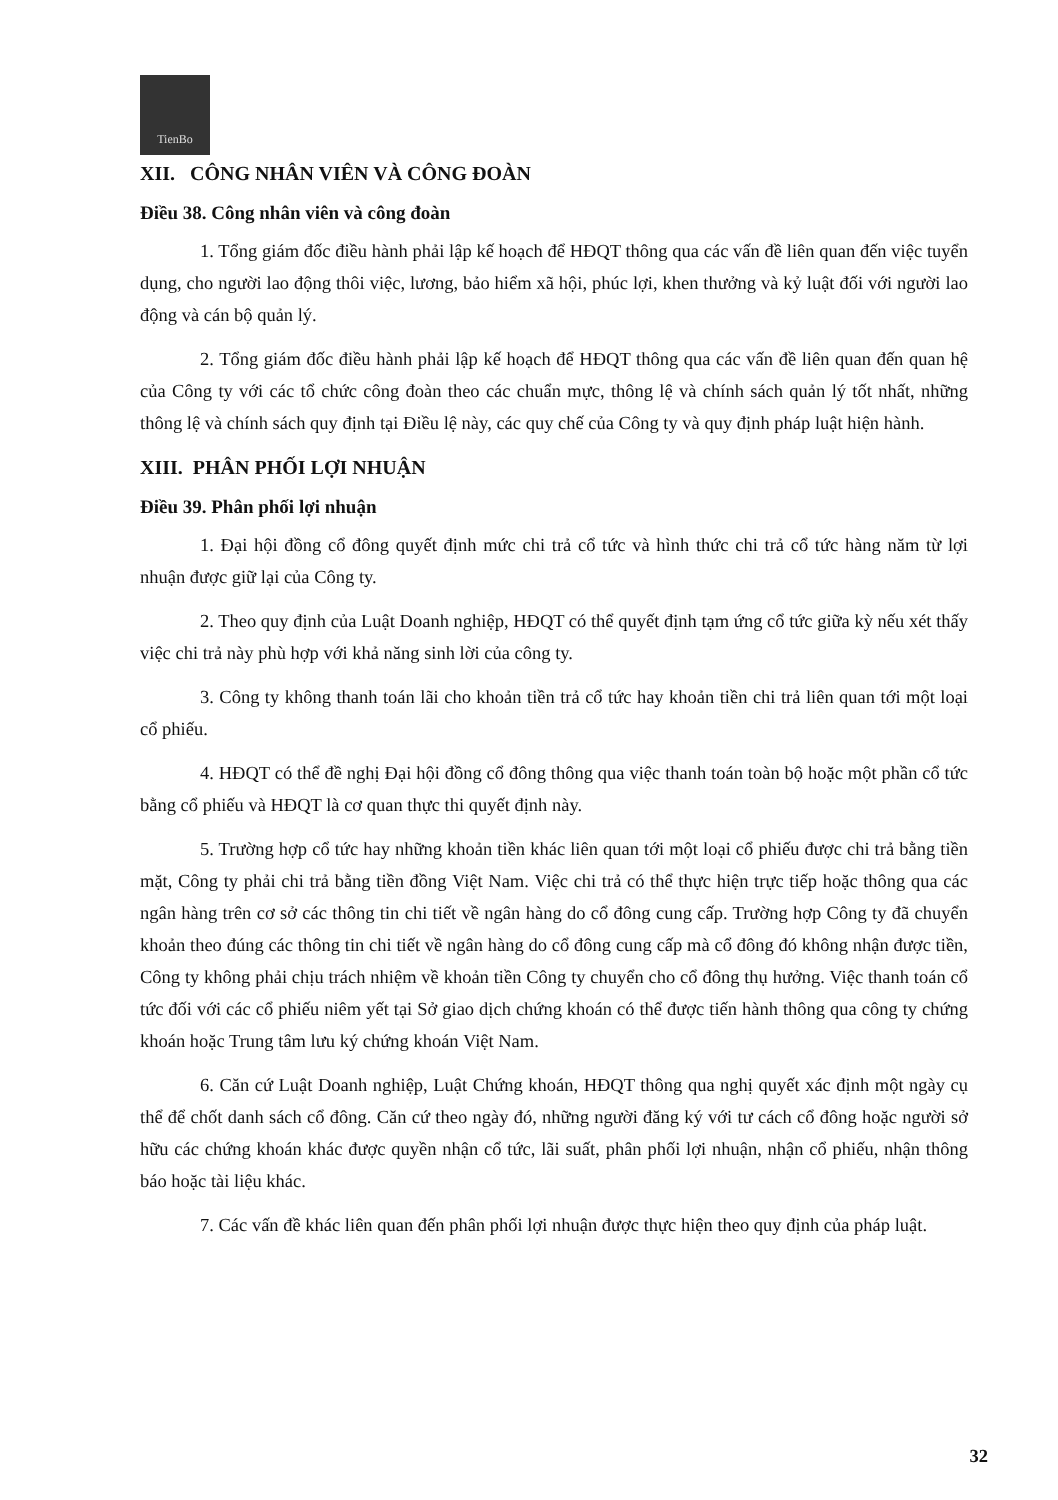TienBo
XII. CÔNG NHÂN VIÊN VÀ CÔNG ĐOÀN
Điều 38. Công nhân viên và công đoàn
1. Tổng giám đốc điều hành phải lập kế hoạch để HĐQT thông qua các vấn đề liên quan đến việc tuyển dụng, cho người lao động thôi việc, lương, bảo hiểm xã hội, phúc lợi, khen thưởng và kỷ luật đối với người lao động và cán bộ quản lý.
2. Tổng giám đốc điều hành phải lập kế hoạch để HĐQT thông qua các vấn đề liên quan đến quan hệ của Công ty với các tổ chức công đoàn theo các chuẩn mực, thông lệ và chính sách quản lý tốt nhất, những thông lệ và chính sách quy định tại Điều lệ này, các quy chế của Công ty và quy định pháp luật hiện hành.
XIII. PHÂN PHỐI LỢI NHUẬN
Điều 39. Phân phối lợi nhuận
1. Đại hội đồng cổ đông quyết định mức chi trả cổ tức và hình thức chi trả cổ tức hàng năm từ lợi nhuận được giữ lại của Công ty.
2. Theo quy định của Luật Doanh nghiệp, HĐQT có thể quyết định tạm ứng cổ tức giữa kỳ nếu xét thấy việc chi trả này phù hợp với khả năng sinh lời của công ty.
3. Công ty không thanh toán lãi cho khoản tiền trả cổ tức hay khoản tiền chi trả liên quan tới một loại cổ phiếu.
4. HĐQT có thể đề nghị Đại hội đồng cổ đông thông qua việc thanh toán toàn bộ hoặc một phần cổ tức bằng cổ phiếu và HĐQT là cơ quan thực thi quyết định này.
5. Trường hợp cổ tức hay những khoản tiền khác liên quan tới một loại cổ phiếu được chi trả bằng tiền mặt, Công ty phải chi trả bằng tiền đồng Việt Nam. Việc chi trả có thể thực hiện trực tiếp hoặc thông qua các ngân hàng trên cơ sở các thông tin chi tiết về ngân hàng do cổ đông cung cấp. Trường hợp Công ty đã chuyển khoản theo đúng các thông tin chi tiết về ngân hàng do cổ đông cung cấp mà cổ đông đó không nhận được tiền, Công ty không phải chịu trách nhiệm về khoản tiền Công ty chuyển cho cổ đông thụ hưởng. Việc thanh toán cổ tức đối với các cổ phiếu niêm yết tại Sở giao dịch chứng khoán có thể được tiến hành thông qua công ty chứng khoán hoặc Trung tâm lưu ký chứng khoán Việt Nam.
6. Căn cứ Luật Doanh nghiệp, Luật Chứng khoán, HĐQT thông qua nghị quyết xác định một ngày cụ thể để chốt danh sách cổ đông. Căn cứ theo ngày đó, những người đăng ký với tư cách cổ đông hoặc người sở hữu các chứng khoán khác được quyền nhận cổ tức, lãi suất, phân phối lợi nhuận, nhận cổ phiếu, nhận thông báo hoặc tài liệu khác.
7. Các vấn đề khác liên quan đến phân phối lợi nhuận được thực hiện theo quy định của pháp luật.
32